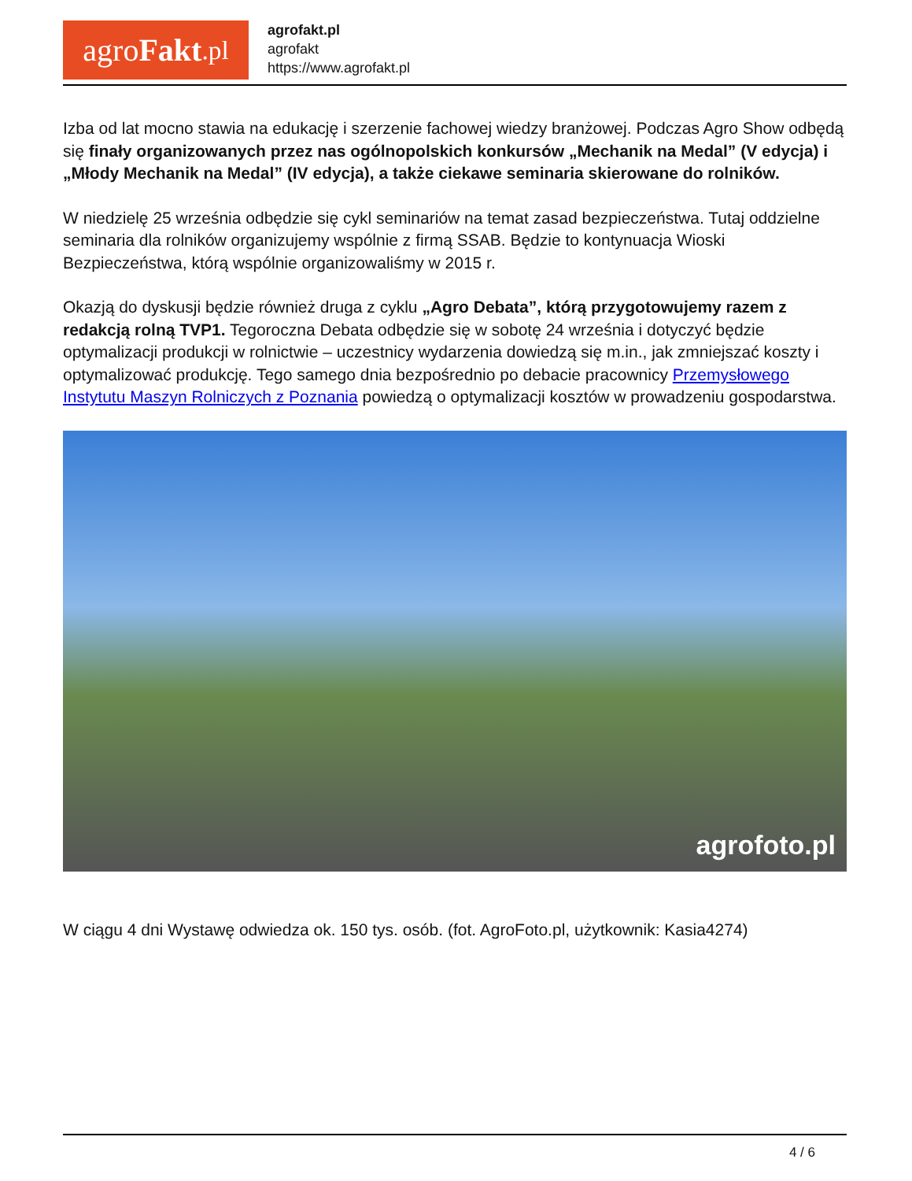agro Fakt.pl
agrofakt.pl
agrofakt
https://www.agrofakt.pl
Izba od lat mocno stawia na edukację i szerzenie fachowej wiedzy branżowej. Podczas Agro Show odbędą się finały organizowanych przez nas ogólnopolskich konkursów „Mechanik na Medal” (V edycja) i „Młody Mechanik na Medal” (IV edycja), a także ciekawe seminaria skierowane do rolników.
W niedzielę 25 września odbędzie się cykl seminariów na temat zasad bezpieczeństwa. Tutaj oddzielne seminaria dla rolników organizujemy wspólnie z firmą SSAB. Będzie to kontynuacja Wioski Bezpieczeństwa, którą wspólnie organizowaliśmy w 2015 r.
Okazją do dyskusji będzie również druga z cyklu „Agro Debata”, którą przygotowujemy razem z redakcją rolną TVP1. Tegoroczna Debata odbędzie się w sobotę 24 września i dotyczyć będzie optymalizacji produkcji w rolnictwie – uczestnicy wydarzenia dowiedzą się m.in., jak zmniejszać koszty i optymalizować produkcję. Tego samego dnia bezpośrednio po debacie pracownicy Przemysłowego Instytutu Maszyn Rolniczych z Poznania powiedzą o optymalizacji kosztów w prowadzeniu gospodarstwa.
agrofoto.pl
W ciągu 4 dni Wystawę odwiedza ok. 150 tys. osób. (fot. AgroFoto.pl, użytkownik: Kasia4274)
4 / 6